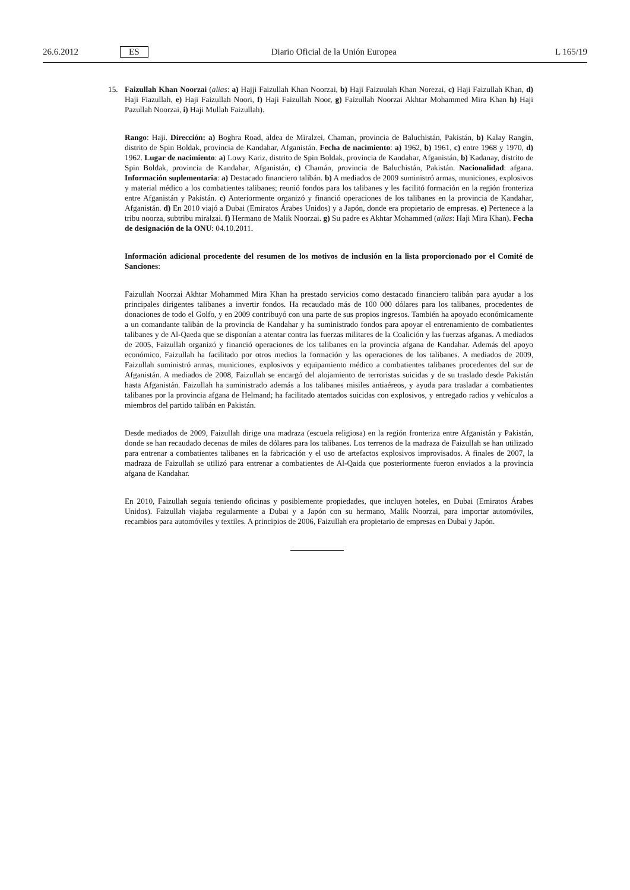26.6.2012 ES Diario Oficial de la Unión Europea L 165/19
15. Faizullah Khan Noorzai (alias: a) Hajji Faizullah Khan Noorzai, b) Haji Faizuulah Khan Norezai, c) Haji Faizullah Khan, d) Haji Fiazullah, e) Haji Faizullah Noori, f) Haji Faizullah Noor, g) Faizullah Noorzai Akhtar Mohammed Mira Khan h) Haji Pazullah Noorzai, i) Haji Mullah Faizullah).
Rango: Haji. Dirección: a) Boghra Road, aldea de Miralzei, Chaman, provincia de Baluchistán, Pakistán, b) Kalay Rangin, distrito de Spin Boldak, provincia de Kandahar, Afganistán. Fecha de nacimiento: a) 1962, b) 1961, c) entre 1968 y 1970, d) 1962. Lugar de nacimiento: a) Lowy Kariz, distrito de Spin Boldak, provincia de Kandahar, Afganistán, b) Kadanay, distrito de Spin Boldak, provincia de Kandahar, Afganistán, c) Chamán, provincia de Baluchistán, Pakistán. Nacionalidad: afgana. Información suplementaria: a) Destacado financiero talibán. b) A mediados de 2009 suministró armas, municiones, explosivos y material médico a los combatientes talibanes; reunió fondos para los talibanes y les facilitó formación en la región fronteriza entre Afganistán y Pakistán. c) Anteriormente organizó y financió operaciones de los talibanes en la provincia de Kandahar, Afganistán. d) En 2010 viajó a Dubai (Emiratos Árabes Unidos) y a Japón, donde era propietario de empresas. e) Pertenece a la tribu noorza, subtribu miralzai. f) Hermano de Malik Noorzai. g) Su padre es Akhtar Mohammed (alias: Haji Mira Khan). Fecha de designación de la ONU: 04.10.2011.
Información adicional procedente del resumen de los motivos de inclusión en la lista proporcionado por el Comité de Sanciones:
Faizullah Noorzai Akhtar Mohammed Mira Khan ha prestado servicios como destacado financiero talibán para ayudar a los principales dirigentes talibanes a invertir fondos. Ha recaudado más de 100 000 dólares para los talibanes, procedentes de donaciones de todo el Golfo, y en 2009 contribuyó con una parte de sus propios ingresos. También ha apoyado económicamente a un comandante talibán de la provincia de Kandahar y ha suministrado fondos para apoyar el entrenamiento de combatientes talibanes y de Al-Qaeda que se disponían a atentar contra las fuerzas militares de la Coalición y las fuerzas afganas. A mediados de 2005, Faizullah organizó y financió operaciones de los talibanes en la provincia afgana de Kandahar. Además del apoyo económico, Faizullah ha facilitado por otros medios la formación y las operaciones de los talibanes. A mediados de 2009, Faizullah suministró armas, municiones, explosivos y equipamiento médico a combatientes talibanes procedentes del sur de Afganistán. A mediados de 2008, Faizullah se encargó del alojamiento de terroristas suicidas y de su traslado desde Pakistán hasta Afganistán. Faizullah ha suministrado además a los talibanes misiles antiaéreos, y ayuda para trasladar a combatientes talibanes por la provincia afgana de Helmand; ha facilitado atentados suicidas con explosivos, y entregado radios y vehículos a miembros del partido talibán en Pakistán.
Desde mediados de 2009, Faizullah dirige una madraza (escuela religiosa) en la región fronteriza entre Afganistán y Pakistán, donde se han recaudado decenas de miles de dólares para los talibanes. Los terrenos de la madraza de Faizullah se han utilizado para entrenar a combatientes talibanes en la fabricación y el uso de artefactos explosivos improvisados. A finales de 2007, la madraza de Faizullah se utilizó para entrenar a combatientes de Al-Qaida que posteriormente fueron enviados a la provincia afgana de Kandahar.
En 2010, Faizullah seguía teniendo oficinas y posiblemente propiedades, que incluyen hoteles, en Dubai (Emiratos Árabes Unidos). Faizullah viajaba regularmente a Dubai y a Japón con su hermano, Malik Noorzai, para importar automóviles, recambios para automóviles y textiles. A principios de 2006, Faizullah era propietario de empresas en Dubai y Japón.